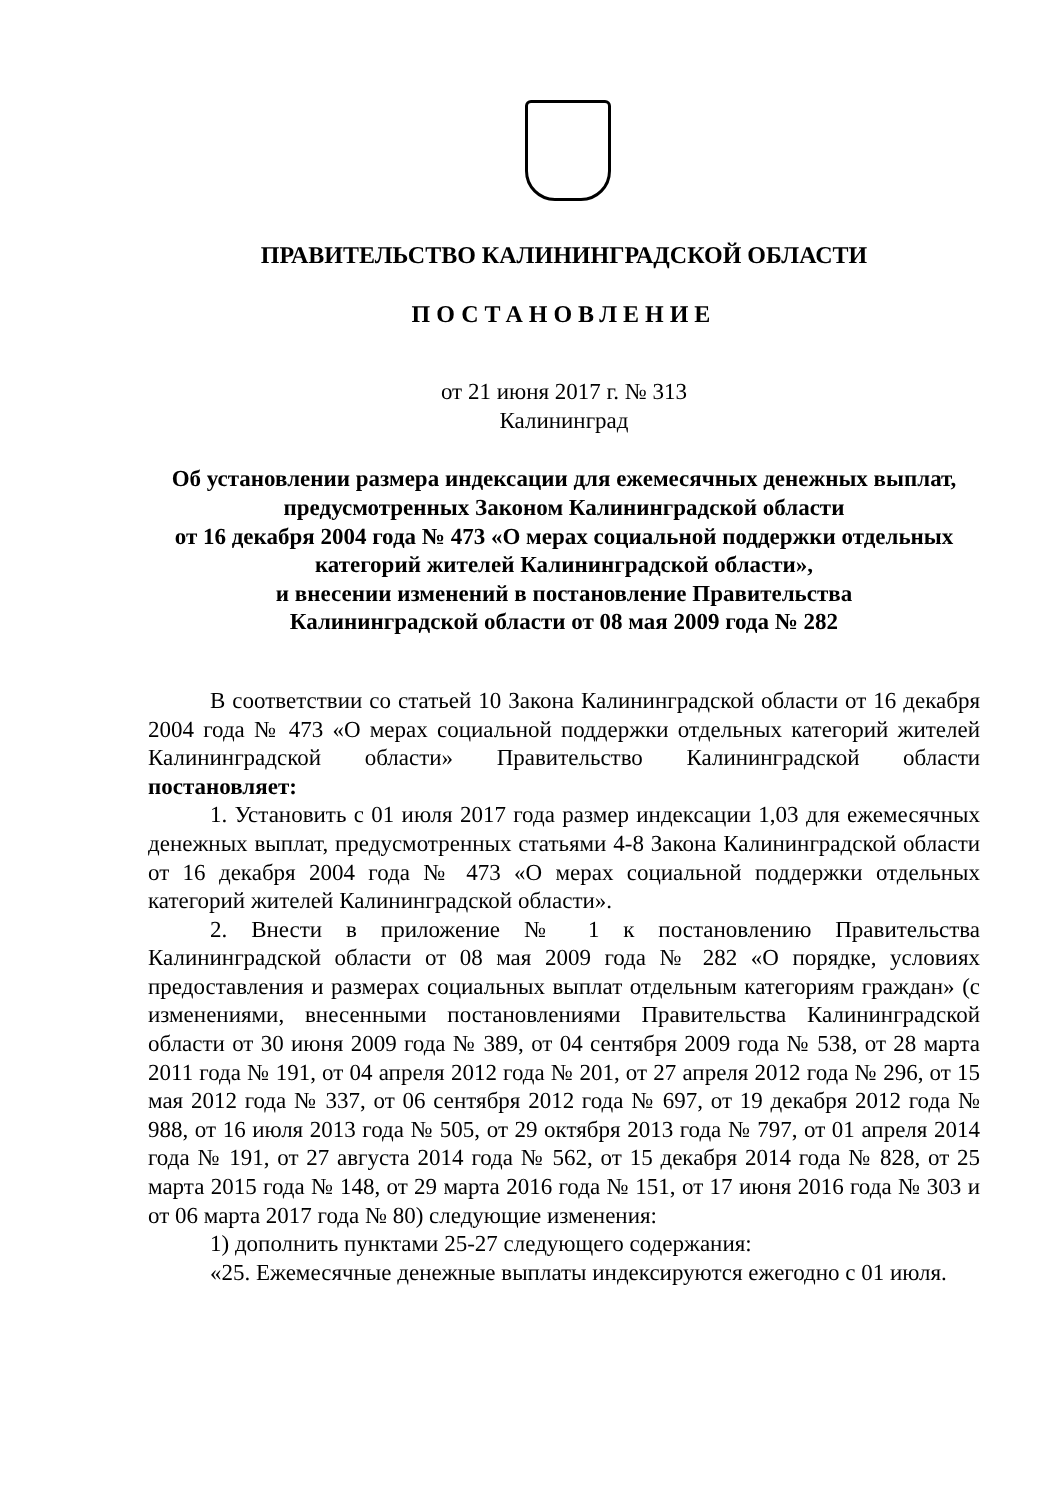ПРАВИТЕЛЬСТВО КАЛИНИНГРАДСКОЙ ОБЛАСТИ
ПОСТАНОВЛЕНИЕ
от 21 июня 2017 г. № 313
Калининград
Об установлении размера индексации для ежемесячных денежных выплат, предусмотренных Законом Калининградской области
от 16 декабря 2004 года № 473 «О мерах социальной поддержки отдельных категорий жителей Калининградской области»,
и внесении изменений в постановление Правительства
Калининградской области от 08 мая 2009 года № 282
В соответствии со статьей 10 Закона Калининградской области от 16 декабря 2004 года № 473 «О мерах социальной поддержки отдельных категорий жителей Калининградской области» Правительство Калининградской области постановляет:
1. Установить с 01 июля 2017 года размер индексации 1,03 для ежемесячных денежных выплат, предусмотренных статьями 4-8 Закона Калининградской области от 16 декабря 2004 года № 473 «О мерах социальной поддержки отдельных категорий жителей Калининградской области».
2. Внести в приложение № 1 к постановлению Правительства Калининградской области от 08 мая 2009 года № 282 «О порядке, условиях предоставления и размерах социальных выплат отдельным категориям граждан» (с изменениями, внесенными постановлениями Правительства Калининградской области от 30 июня 2009 года № 389, от 04 сентября 2009 года № 538, от 28 марта 2011 года № 191, от 04 апреля 2012 года № 201, от 27 апреля 2012 года № 296, от 15 мая 2012 года № 337, от 06 сентября 2012 года № 697, от 19 декабря 2012 года № 988, от 16 июля 2013 года № 505, от 29 октября 2013 года № 797, от 01 апреля 2014 года № 191, от 27 августа 2014 года № 562, от 15 декабря 2014 года № 828, от 25 марта 2015 года № 148, от 29 марта 2016 года № 151, от 17 июня 2016 года № 303 и от 06 марта 2017 года № 80) следующие изменения:
1) дополнить пунктами 25-27 следующего содержания:
«25. Ежемесячные денежные выплаты индексируются ежегодно с 01 июля.